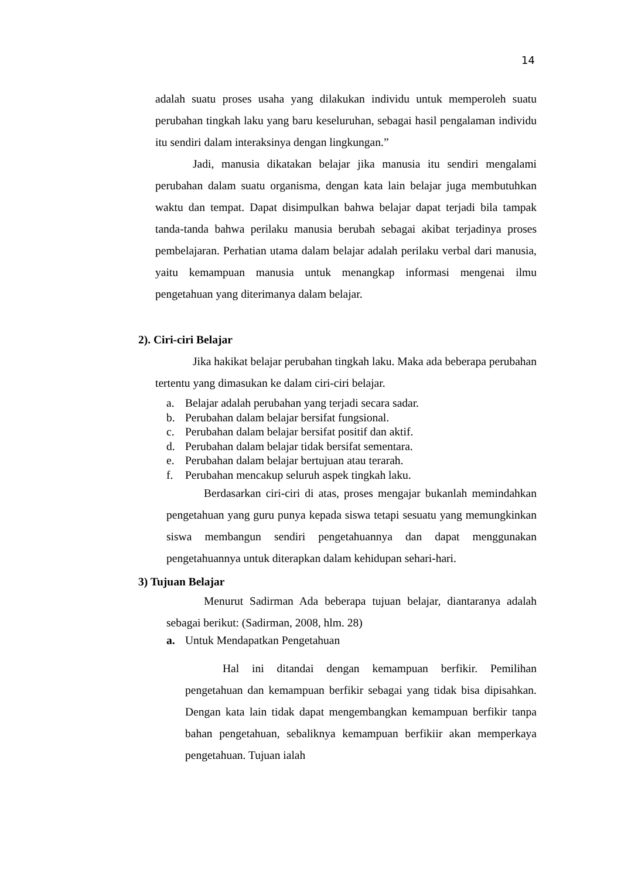14
adalah suatu proses usaha yang dilakukan individu untuk memperoleh suatu perubahan tingkah laku yang baru keseluruhan, sebagai hasil pengalaman individu itu sendiri dalam interaksinya dengan lingkungan.”
Jadi, manusia dikatakan belajar jika manusia itu sendiri mengalami perubahan dalam suatu organisma, dengan kata lain belajar juga membutuhkan waktu dan tempat. Dapat disimpulkan bahwa belajar dapat terjadi bila tampak tanda-tanda bahwa perilaku manusia berubah sebagai akibat terjadinya proses pembelajaran. Perhatian utama dalam belajar adalah perilaku verbal dari manusia, yaitu kemampuan manusia untuk menangkap informasi mengenai ilmu pengetahuan yang diterimanya dalam belajar.
2). Ciri-ciri Belajar
Jika hakikat belajar perubahan tingkah laku. Maka ada beberapa perubahan tertentu yang dimasukan ke dalam ciri-ciri belajar.
a. Belajar adalah perubahan yang terjadi secara sadar.
b. Perubahan dalam belajar bersifat fungsional.
c. Perubahan dalam belajar bersifat positif dan aktif.
d. Perubahan dalam belajar tidak bersifat sementara.
e. Perubahan dalam belajar bertujuan atau terarah.
f. Perubahan mencakup seluruh aspek tingkah laku.
Berdasarkan ciri-ciri di atas, proses mengajar bukanlah memindahkan pengetahuan yang guru punya kepada siswa tetapi sesuatu yang memungkinkan siswa membangun sendiri pengetahuannya dan dapat menggunakan pengetahuannya untuk diterapkan dalam kehidupan sehari-hari.
3) Tujuan Belajar
Menurut Sadirman Ada beberapa tujuan belajar, diantaranya adalah sebagai berikut: (Sadirman, 2008, hlm. 28)
a. Untuk Mendapatkan Pengetahuan
Hal ini ditandai dengan kemampuan berfikir. Pemilihan pengetahuan dan kemampuan berfikir sebagai yang tidak bisa dipisahkan. Dengan kata lain tidak dapat mengembangkan kemampuan berfikir tanpa bahan pengetahuan, sebaliknya kemampuan berfikiir akan memperkaya pengetahuan. Tujuan ialah